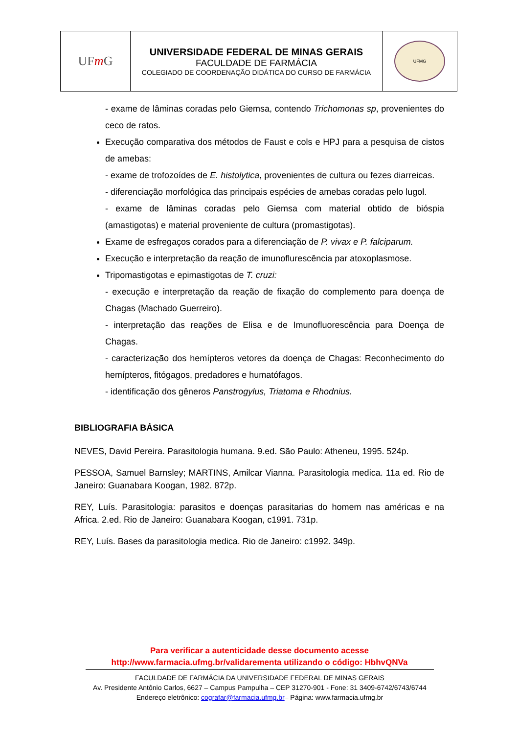| UF m G | UNIVERSIDADE FEDERAL DE MINAS GERAIS FACULDADE DE FARMÁCIA COLEGIADO DE COORDENAÇÃO DIDÁTICA DO CURSO DE FARMÁCIA | UFMG |
- exame de lâminas coradas pelo Giemsa, contendo Trichomonas sp, provenientes do ceco de ratos.
Execução comparativa dos métodos de Faust e cols e HPJ para a pesquisa de cistos de amebas:
- exame de trofozoídes de E. histolytica, provenientes de cultura ou fezes diarreicas.
- diferenciação morfológica das principais espécies de amebas coradas pelo lugol.
- exame de lâminas coradas pelo Giemsa com material obtido de bióspia (amastigotas) e material proveniente de cultura (promastigotas).
Exame de esfregaços corados para a diferenciação de P. vivax e P. falciparum.
Execução e interpretação da reação de imunoflurescência par atoxoplasmose.
Tripomastigotas e epimastigotas de T. cruzi:
- execução e interpretação da reação de fixação do complemento para doença de Chagas (Machado Guerreiro).
- interpretação das reações de Elisa e de Imunofluorescência para Doença de Chagas.
- caracterização dos hemípteros vetores da doença de Chagas: Reconhecimento do hemípteros, fitógagos, predadores e humatófagos.
- identificação dos gêneros Panstrogylus, Triatoma e Rhodnius.
BIBLIOGRAFIA BÁSICA
NEVES, David Pereira. Parasitologia humana. 9.ed. São Paulo: Atheneu, 1995. 524p.
PESSOA, Samuel Barnsley; MARTINS, Amilcar Vianna. Parasitologia medica. 11a ed. Rio de Janeiro: Guanabara Koogan, 1982. 872p.
REY, Luís. Parasitologia: parasitos e doenças parasitarias do homem nas américas e na Africa. 2.ed. Rio de Janeiro: Guanabara Koogan, c1991. 731p.
REY, Luís. Bases da parasitologia medica. Rio de Janeiro: c1992. 349p.
Para verificar a autenticidade desse documento acesse
http://www.farmacia.ufmg.br/validarementa utilizando o código: HbhvQNVa
FACULDADE DE FARMÁCIA DA UNIVERSIDADE FEDERAL DE MINAS GERAIS
Av. Presidente Antônio Carlos, 6627 – Campus Pampulha – CEP 31270-901 - Fone: 31 3409-6742/6743/6744
Endereço eletrônico: cografar@farmacia.ufmg.br– Página: www.farmacia.ufmg.br